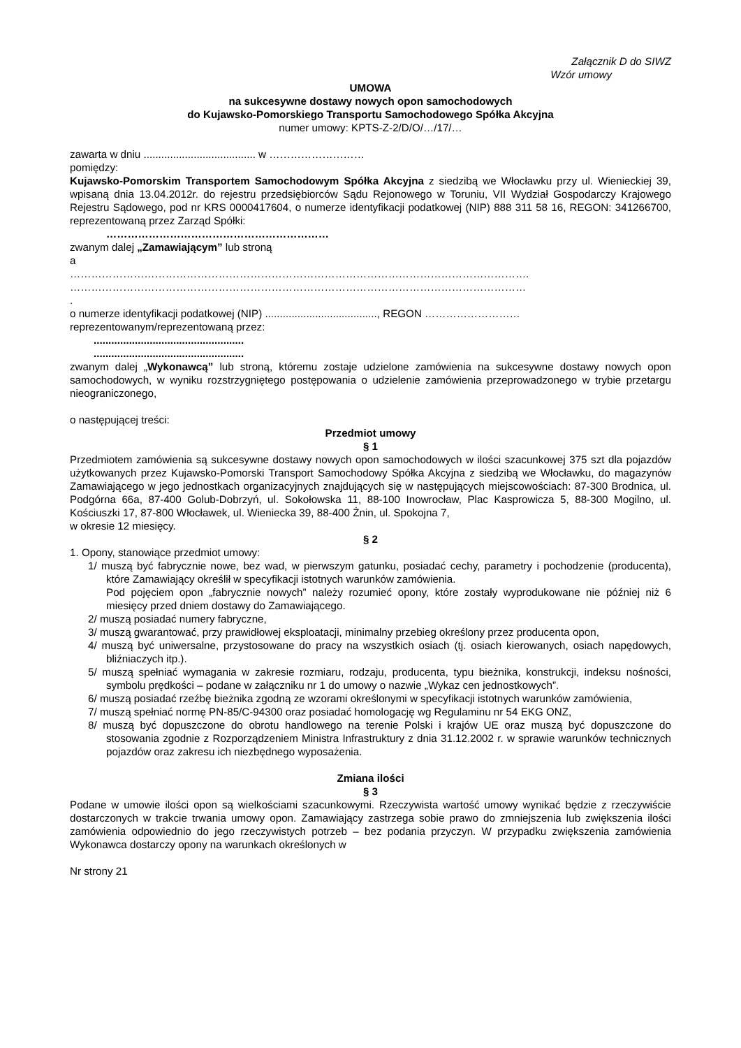Załącznik D do SIWZ
Wzór umowy
UMOWA
na sukcesywne dostawy nowych opon samochodowych
do Kujawsko-Pomorskiego Transportu Samochodowego Spółka Akcyjna
numer umowy: KPTS-Z-2/D/O/…/17/…
zawarta w dniu ...................................... w ………………………
pomiędzy:
Kujawsko-Pomorskim Transportem Samochodowym Spółka Akcyjna z siedzibą we Włocławku przy ul. Wienieckiej 39, wpisaną dnia 13.04.2012r. do rejestru przedsiębiorców Sądu Rejonowego w Toruniu, VII Wydział Gospodarczy Krajowego Rejestru Sądowego, pod nr KRS 0000417604, o numerze identyfikacji podatkowej (NIP) 888 311 58 16, REGON: 341266700, reprezentowaną przez Zarząd Spółki:
………………………………………………………
zwanym dalej „Zamawiającym” lub stroną
a
………………………………………………………………………………………………………………….
…………………………………………………………………………………………………………………
.
o numerze identyfikacji podatkowej (NIP) ......................................, REGON ………………………
reprezentowanym/reprezentowaną przez:
...................................................
...................................................
zwanym dalej „Wykonawcą” lub stroną, któremu zostaje udzielone zamówienia na sukcesywne dostawy nowych opon samochodowych, w wyniku rozstrzygniętego postępowania o udzielenie zamówienia przeprowadzonego w trybie przetargu nieograniczonego,
o następującej treści:
Przedmiot umowy
§ 1
Przedmiotem zamówienia są sukcesywne dostawy nowych opon samochodowych w ilości szacunkowej 375 szt dla pojazdów użytkowanych przez Kujawsko-Pomorski Transport Samochodowy Spółka Akcyjna z siedzibą we Włocławku, do magazynów Zamawiającego w jego jednostkach organizacyjnych znajdujących się w następujących miejscowościach: 87-300 Brodnica, ul. Podgórna 66a, 87-400 Golub-Dobrzyń, ul. Sokołowska 11, 88-100 Inowrocław, Plac Kasprowicza 5, 88-300 Mogilno, ul. Kościuszki 17, 87-800 Włocławek, ul. Wieniecka 39, 88-400 Żnin, ul. Spokojna 7,
w okresie 12 miesięcy.
§ 2
1. Opony, stanowiące przedmiot umowy:
1/ muszą być fabrycznie nowe, bez wad, w pierwszym gatunku, posiadać cechy, parametry i pochodzenie (producenta), które Zamawiający określił w specyfikacji istotnych warunków zamówienia.
Pod pojęciem opon „fabrycznie nowych” należy rozumieć opony, które zostały wyprodukowane nie później niż 6 miesięcy przed dniem dostawy do Zamawiającego.
2/ muszą posiadać numery fabryczne,
3/ muszą gwarantować, przy prawidłowej eksploatacji, minimalny przebieg określony przez producenta opon,
4/ muszą być uniwersalne, przystosowane do pracy na wszystkich osiach (tj. osiach kierowanych, osiach napędowych, bliźniaczych itp.).
5/ muszą spełniać wymagania w zakresie rozmiaru, rodzaju, producenta, typu bieżnika, konstrukcji, indeksu nośności, symbolu prędkości – podane w załączniku nr 1 do umowy o nazwie „Wykaz cen jednostkowych”.
6/ muszą posiadać rzeźbę bieżnika zgodną ze wzorami określonymi w specyfikacji istotnych warunków zamówienia,
7/ muszą spełniać normę PN-85/C-94300 oraz posiadać homologację wg Regulaminu nr 54 EKG ONZ,
8/ muszą być dopuszczone do obrotu handlowego na terenie Polski i krajów UE oraz muszą być dopuszczone do stosowania zgodnie z Rozporządzeniem Ministra Infrastruktury z dnia 31.12.2002 r. w sprawie warunków technicznych pojazdów oraz zakresu ich niezbędnego wyposażenia.
Zmiana ilości
§ 3
Podane w umowie ilości opon są wielkościami szacunkowymi. Rzeczywista wartość umowy wynikać będzie z rzeczywiście dostarczonych w trakcie trwania umowy opon. Zamawiający zastrzega sobie prawo do zmniejszenia lub zwiększenia ilości zamówienia odpowiednio do jego rzeczywistych potrzeb – bez podania przyczyn. W przypadku zwiększenia zamówienia Wykonawca dostarczy opony na warunkach określonych w
Nr strony 21